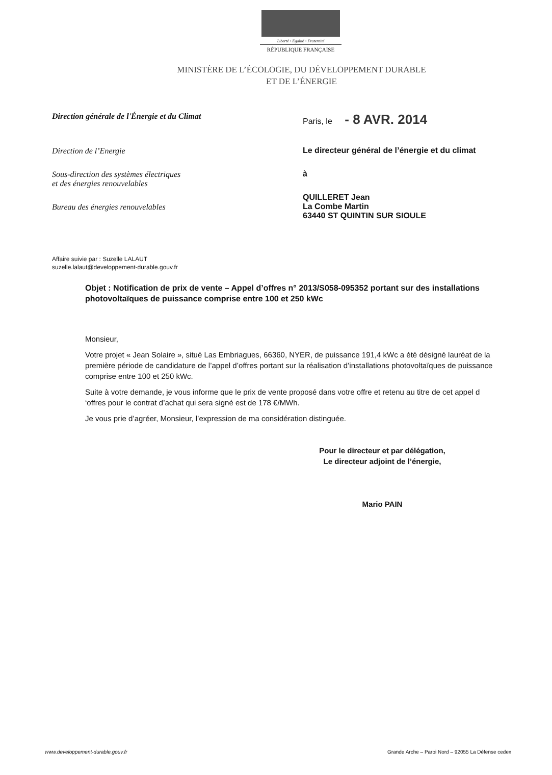Liberté • Égalité • Fraternité
RÉPUBLIQUE FRANÇAISE
MINISTÈRE DE L’ÉCOLOGIE, DU DÉVELOPPEMENT DURABLE
ET DE L’ÉNERGIE
Direction générale de l'Énergie et du Climat
Direction de l’Energie
Sous-direction des systèmes électriques
et des énergies renouvelables
Bureau des énergies renouvelables
Paris, le - 8 AVR. 2014
Le directeur général de l’énergie et du climat
à
QUILLERET Jean
La Combe Martin
63440 ST QUINTIN SUR SIOULE
Affaire suivie par : Suzelle LALAUT
suzelle.lalaut@developpement-durable.gouv.fr
Objet : Notification de prix de vente – Appel d’offres n° 2013/S058-095352 portant sur des installations photovoltaïques de puissance comprise entre 100 et 250 kWc
Monsieur,
Votre projet « Jean Solaire », situé Las Embriagues, 66360, NYER, de puissance 191,4 kWc a été désigné lauréat de la première période de candidature de l’appel d’offres portant sur la réalisation d’installations photovoltaïques de puissance comprise entre 100 et 250 kWc.
Suite à votre demande, je vous informe que le prix de vente proposé dans votre offre et retenu au titre de cet appel d ‘offres pour le contrat d’achat qui sera signé est de 178 €/MWh.
Je vous prie d’agréer, Monsieur, l’expression de ma considération distinguée.
Pour le directeur et par délégation,
Le directeur adjoint de l’énergie,
Mario PAIN
www.developpement-durable.gouv.fr Grande Arche – Paroi Nord – 92055 La Défense cedex